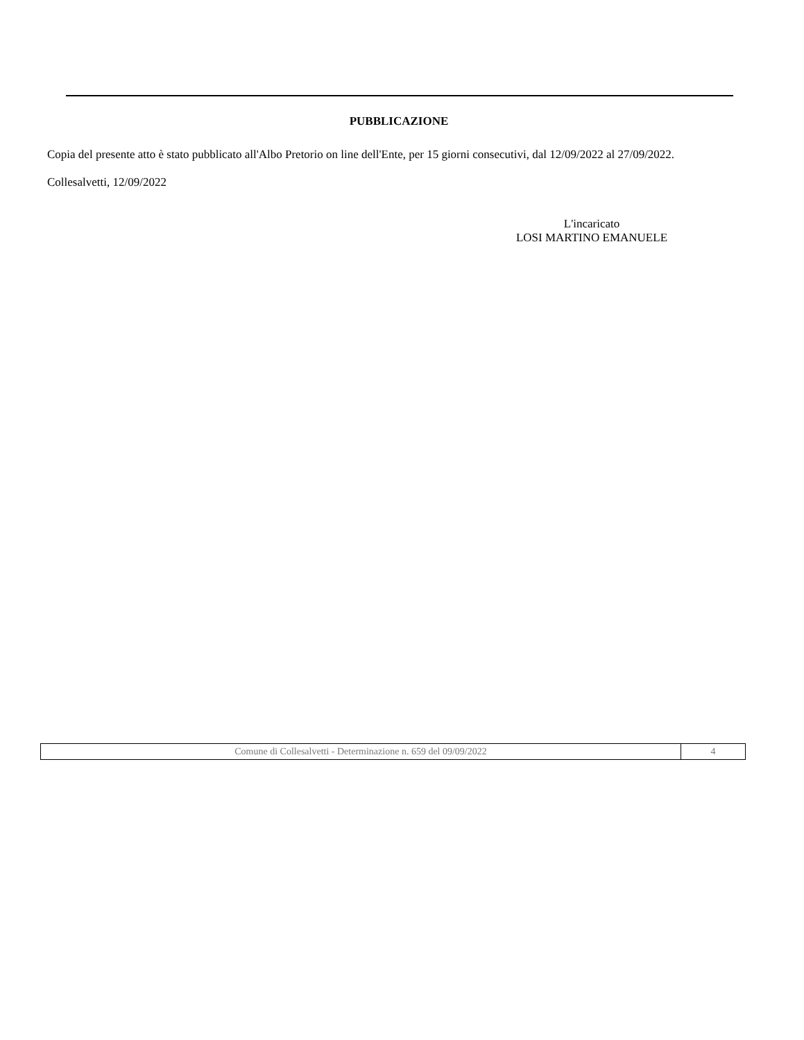PUBBLICAZIONE
Copia del presente atto è stato pubblicato all'Albo Pretorio on line dell'Ente, per 15 giorni consecutivi, dal 12/09/2022 al 27/09/2022.
Collesalvetti, 12/09/2022
L'incaricato
LOSI MARTINO EMANUELE
| Comune di Collesalvetti - Determinazione n. 659 del 09/09/2022 | 4 |